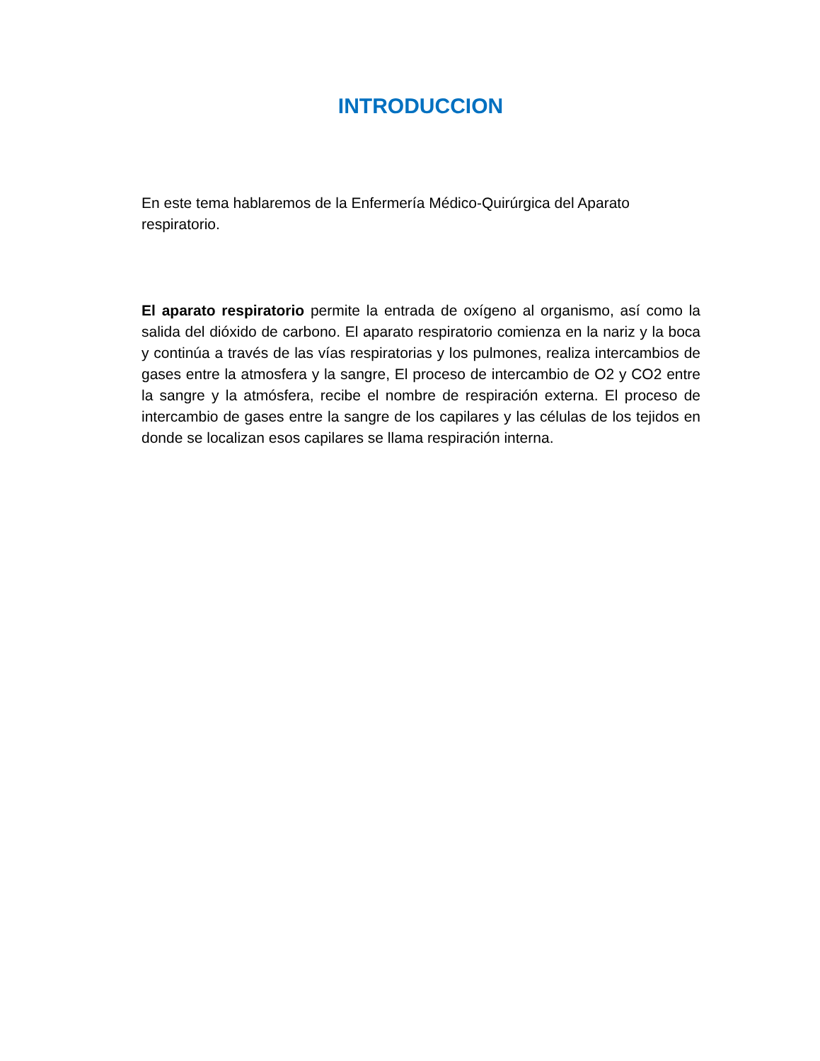INTRODUCCION
En este tema hablaremos de la Enfermería Médico-Quirúrgica del Aparato respiratorio.
El aparato respiratorio permite la entrada de oxígeno al organismo, así como la salida del dióxido de carbono. El aparato respiratorio comienza en la nariz y la boca y continúa a través de las vías respiratorias y los pulmones, realiza intercambios de gases entre la atmosfera y la sangre, El proceso de intercambio de O2 y CO2 entre la sangre y la atmósfera, recibe el nombre de respiración externa. El proceso de intercambio de gases entre la sangre de los capilares y las células de los tejidos en donde se localizan esos capilares se llama respiración interna.